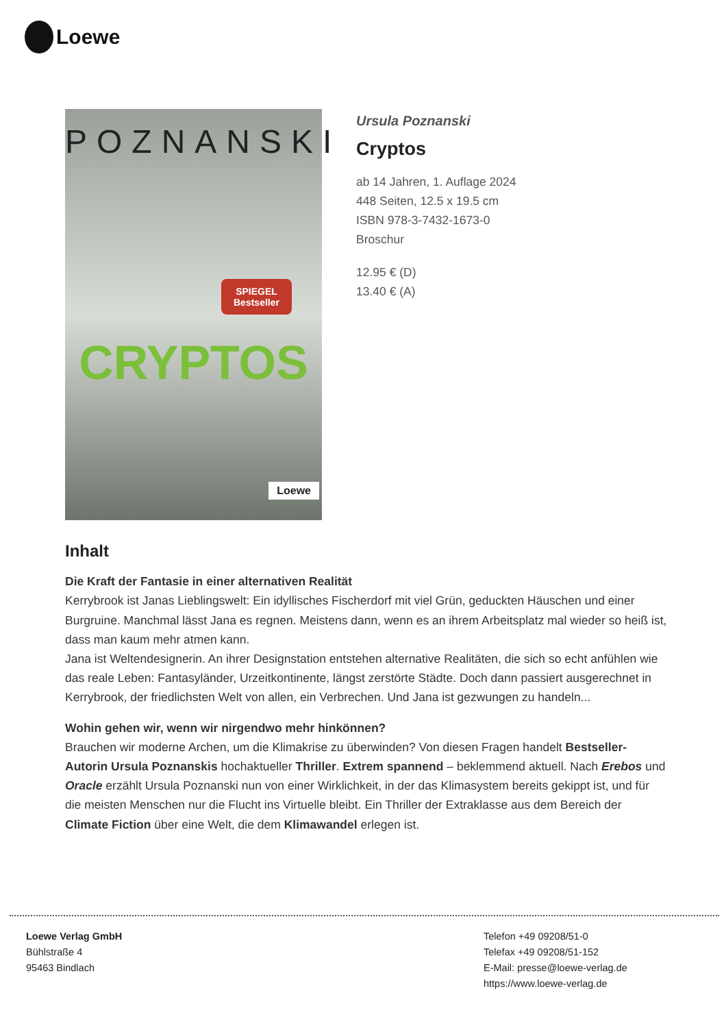Loewe
POZNANSKI
SPIEGEL
Bestseller
CRYPTOS
Loewe
Ursula Poznanski
Cryptos
ab 14 Jahren, 1. Auflage 2024
448 Seiten, 12.5 x 19.5 cm
ISBN 978-3-7432-1673-0
Broschur
12.95 € (D)
13.40 € (A)
Inhalt
Die Kraft der Fantasie in einer alternativen Realität
Kerrybrook ist Janas Lieblingswelt: Ein idyllisches Fischerdorf mit viel Grün, geduckten Häuschen und einer Burgruine. Manchmal lässt Jana es regnen. Meistens dann, wenn es an ihrem Arbeitsplatz mal wieder so heiß ist, dass man kaum mehr atmen kann.
Jana ist Weltendesignerin. An ihrer Designstation entstehen alternative Realitäten, die sich so echt anfühlen wie das reale Leben: Fantasyländer, Urzeitkontinente, längst zerstörte Städte. Doch dann passiert ausgerechnet in Kerrybrook, der friedlichsten Welt von allen, ein Verbrechen. Und Jana ist gezwungen zu handeln...
Wohin gehen wir, wenn wir nirgendwo mehr hinkönnen?
Brauchen wir moderne Archen, um die Klimakrise zu überwinden? Von diesen Fragen handelt Bestseller-Autorin Ursula Poznanskis hochaktueller Thriller. Extrem spannend – beklemmend aktuell. Nach Erebos und Oracle erzählt Ursula Poznanski nun von einer Wirklichkeit, in der das Klimasystem bereits gekippt ist, und für die meisten Menschen nur die Flucht ins Virtuelle bleibt. Ein Thriller der Extraklasse aus dem Bereich der Climate Fiction über eine Welt, die dem Klimawandel erlegen ist.
Loewe Verlag GmbH
Bühlstraße 4
95463 Bindlach
Telefon +49 09208/51-0
Telefax +49 09208/51-152
E-Mail: presse@loewe-verlag.de
https://www.loewe-verlag.de